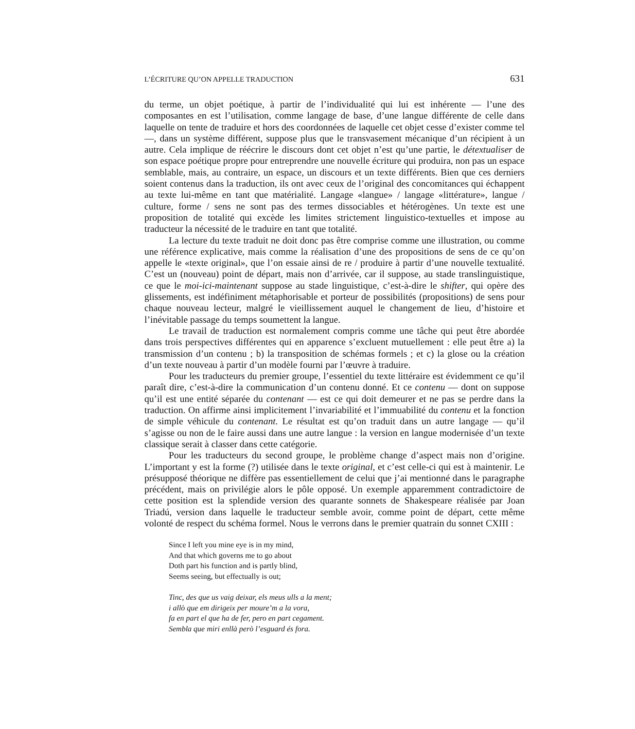L’ÉCRITURE QU’ON APPELLE TRADUCTION 631
du terme, un objet poétique, à partir de l’individualité qui lui est inhérente — l’une des composantes en est l’utilisation, comme langage de base, d’une langue différente de celle dans laquelle on tente de traduire et hors des coordonnées de laquelle cet objet cesse d’exister comme tel —, dans un système différent, suppose plus que le transvasement mécanique d’un récipient à un autre. Cela implique de réécrire le discours dont cet objet n’est qu’une partie, le détextualiser de son espace poétique propre pour entreprendre une nouvelle écriture qui produira, non pas un espace semblable, mais, au contraire, un espace, un discours et un texte différents. Bien que ces derniers soient contenus dans la traduction, ils ont avec ceux de l’original des concomitances qui échappent au texte lui-même en tant que matérialité. Langage «langue» / langage «littérature», langue / culture, forme / sens ne sont pas des termes dissociables et hétérogènes. Un texte est une proposition de totalité qui excède les limites strictement linguistico-textuelles et impose au traducteur la nécessité de le traduire en tant que totalité.
La lecture du texte traduit ne doit donc pas être comprise comme une illustration, ou comme une référence explicative, mais comme la réalisation d’une des propositions de sens de ce qu’on appelle le «texte original», que l’on essaie ainsi de re / produire à partir d’une nouvelle textualité. C’est un (nouveau) point de départ, mais non d’arrivée, car il suppose, au stade translinguistique, ce que le moi-ici-maintenant suppose au stade linguistique, c’est-à-dire le shifter, qui opère des glissements, est indéfiniment métaphorisable et porteur de possibilités (propositions) de sens pour chaque nouveau lecteur, malgré le vieillissement auquel le changement de lieu, d’histoire et l’inévitable passage du temps soumettent la langue.
Le travail de traduction est normalement compris comme une tâche qui peut être abordée dans trois perspectives différentes qui en apparence s’excluent mutuellement : elle peut être a) la transmission d’un contenu ; b) la transposition de schémas formels ; et c) la glose ou la création d’un texte nouveau à partir d’un modèle fourni par l’œuvre à traduire.
Pour les traducteurs du premier groupe, l’essentiel du texte littéraire est évidemment ce qu’il paraît dire, c’est-à-dire la communication d’un contenu donné. Et ce contenu — dont on suppose qu’il est une entité séparée du contenant — est ce qui doit demeurer et ne pas se perdre dans la traduction. On affirme ainsi implicitement l’invariabilité et l’immuabilité du contenu et la fonction de simple véhicule du contenant. Le résultat est qu’on traduit dans un autre langage — qu’il s’agisse ou non de le faire aussi dans une autre langue : la version en langue modernisée d’un texte classique serait à classer dans cette catégorie.
Pour les traducteurs du second groupe, le problème change d’aspect mais non d’origine. L’important y est la forme (?) utilisée dans le texte original, et c’est celle-ci qui est à maintenir. Le présupposé théorique ne diffère pas essentiellement de celui que j’ai mentionné dans le paragraphe précédent, mais on privilégie alors le pôle opposé. Un exemple apparemment contradictoire de cette position est la splendide version des quarante sonnets de Shakespeare réalisée par Joan Triadú, version dans laquelle le traducteur semble avoir, comme point de départ, cette même volonté de respect du schéma formel. Nous le verrons dans le premier quatrain du sonnet CXIII :
Since I left you mine eye is in my mind,
And that which governs me to go about
Doth part his function and is partly blind,
Seems seeing, but effectually is out;
Tinc, des que us vaig deixar, els meus ulls a la ment;
i allò que em dirigeix per moure’m a la vora,
fa en part el que ha de fer, pero en part cegament.
Sembla que miri enllà però l’esguard és fora.